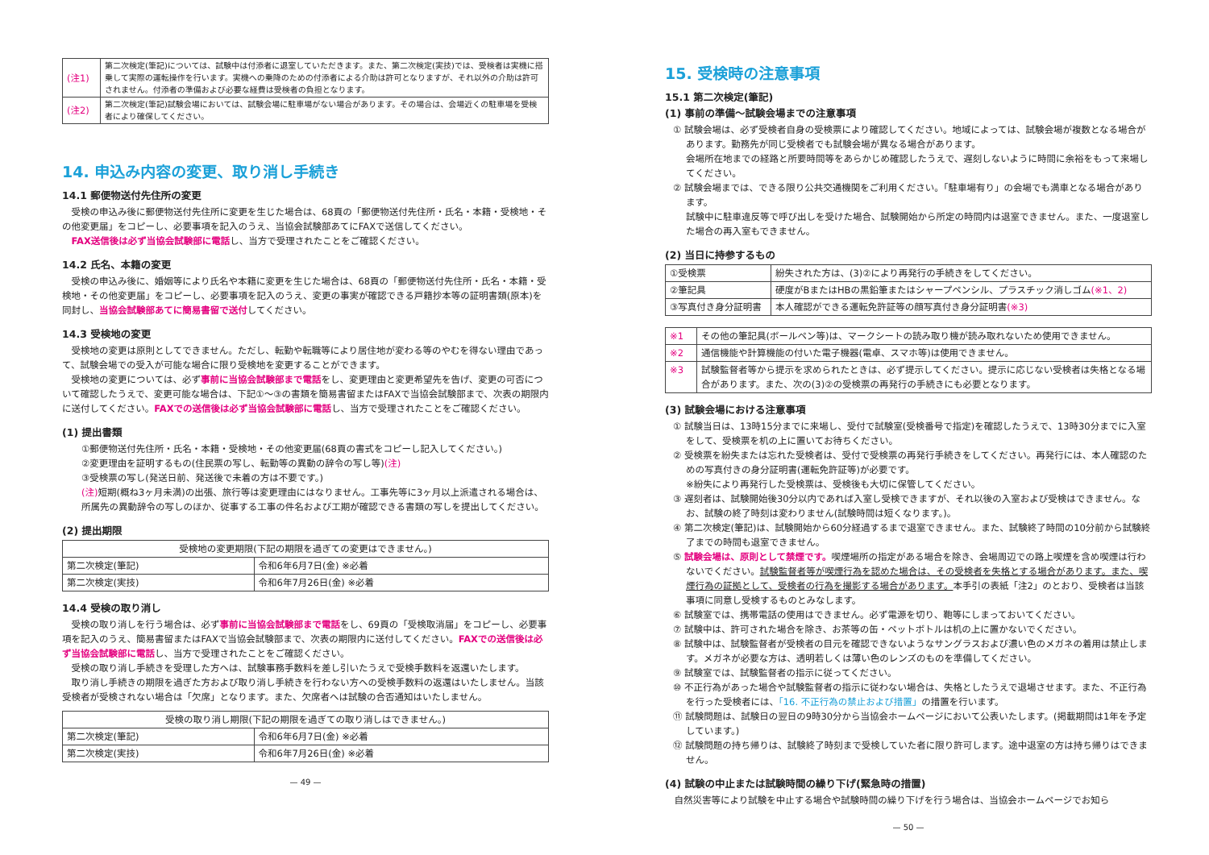| (注1) | 第二次検定(筆記)については、試験中は付添者に退室していただきます。また、第二次検定(実技)では、受検者は実機に搭乗して実際の運転操作を行います。実機への乗降のための付添者による介助は許可となりますが、それ以外の介助は許可されません。付添者の準備および必要な経費は受検者の負担となります。 |
| (注2) | 第二次検定(筆記)試験会場においては、試験会場に駐車場がない場合があります。その場合は、会場近くの駐車場を受検者により確保してください。 |
14. 申込み内容の変更、取り消し手続き
14.1 郵便物送付先住所の変更
受検の申込み後に郵便物送付先住所に変更を生じた場合は、68頁の「郵便物送付先住所・氏名・本籍・受検地・その他変更届」をコピーし、必要事項を記入のうえ、当協会試験部あてにFAXで送信してください。
FAX送信後は必ず当協会試験部に電話し、当方で受理されたことをご確認ください。
14.2 氏名、本籍の変更
受検の申込み後に、婚姻等により氏名や本籍に変更を生じた場合は、68頁の「郵便物送付先住所・氏名・本籍・受検地・その他変更届」をコピーし、必要事項を記入のうえ、変更の事実が確認できる戸籍抄本等の証明書類(原本)を同封し、当協会試験部あてに簡易書留で送付してください。
14.3 受検地の変更
受検地の変更は原則としてできません。ただし、転勤や転職等により居住地が変わる等のやむを得ない理由であって、試験会場での受入が可能な場合に限り受検地を変更することができます。
受検地の変更については、必ず事前に当協会試験部まで電話をし、変更理由と変更希望先を告げ、変更の可否について確認したうえで、変更可能な場合は、下記①〜③の書類を簡易書留またはFAXで当協会試験部まで、次表の期限内に送付してください。FAXでの送信後は必ず当協会試験部に電話し、当方で受理されたことをご確認ください。
(1) 提出書類
①郵便物送付先住所・氏名・本籍・受検地・その他変更届(68頁の書式をコピーし記入してください。)
②変更理由を証明するもの(住民票の写し、転勤等の異動の辞令の写し等)(注)
③受検票の写し(発送日前、発送後で未着の方は不要です。)
(注) 短期(概ね3ヶ月未満)の出張、旅行等は変更理由にはなりません。工事先等に3ヶ月以上派遣される場合は、所属先の異動辞令の写しのほか、従事する工事の件名および工期が確認できる書類の写しを提出してください。
(2) 提出期限
| 受検地の変更期限(下記の期限を過ぎての変更はできません。) | |
| --- | --- |
| 第二次検定(筆記) | 令和6年6月7日(金) ※必着 |
| 第二次検定(実技) | 令和6年7月26日(金) ※必着 |
14.4 受検の取り消し
受検の取り消しを行う場合は、必ず事前に当協会試験部まで電話をし、69頁の「受検取消届」をコピーし、必要事項を記入のうえ、簡易書留またはFAXで当協会試験部まで、次表の期限内に送付してください。FAXでの送信後は必ず当協会試験部に電話し、当方で受理されたことをご確認ください。
受検の取り消し手続きを受理した方へは、試験事務手数料を差し引いたうえで受検手数料を返還いたします。
取り消し手続きの期限を過ぎた方および取り消し手続きを行わない方への受検手数料の返還はいたしません。当該受検者が受検されない場合は「欠席」となります。また、欠席者へは試験の合否通知はいたしません。
| 受検の取り消し期限(下記の期限を過ぎての取り消しはできません。) | |
| --- | --- |
| 第二次検定(筆記) | 令和6年6月7日(金) ※必着 |
| 第二次検定(実技) | 令和6年7月26日(金) ※必着 |
— 49 —
15. 受検時の注意事項
15.1 第二次検定(筆記)
(1) 事前の準備〜試験会場までの注意事項
① 試験会場は、必ず受検者自身の受検票により確認してください。地域によっては、試験会場が複数となる場合があります。勤務先が同じ受検者でも試験会場が異なる場合があります。
会場所在地までの経路と所要時間等をあらかじめ確認したうえで、遅刻しないように時間に余裕をもって来場してください。
② 試験会場までは、できる限り公共交通機関をご利用ください。「駐車場有り」の会場でも満車となる場合があります。
試験中に駐車違反等で呼び出しを受けた場合、試験開始から所定の時間内は退室できません。また、一度退室した場合の再入室もできません。
(2) 当日に持参するもの
| ①受検票 | 紛失された方は、(3)②により再発行の手続きをしてください。 |
| ②筆記具 | 硬度がBまたはHBの黒鉛筆またはシャープペンシル、プラスチック消しゴム (※1、2) |
| ③写真付き身分証明書 | 本人確認ができる運転免許証等の顔写真付き身分証明書 (※3) |
| ※1 | その他の筆記具(ボールペン等)は、マークシートの読み取り機が読み取れないため使用できません。 |
| ※2 | 通信機能や計算機能の付いた電子機器(電卓、スマホ等)は使用できません。 |
| ※3 | 試験監督者等から提示を求められたときは、必ず提示してください。提示に応じない受検者は失格となる場合があります。また、次の(3)②の受検票の再発行の手続きにも必要となります。 |
(3) 試験会場における注意事項
① 試験当日は、13時15分までに来場し、受付で試験室(受検番号で指定)を確認したうえで、13時30分までに入室をして、受検票を机の上に置いてお待ちください。
② 受検票を紛失または忘れた受検者は、受付で受検票の再発行手続きをしてください。再発行には、本人確認のための写真付きの身分証明書(運転免許証等)が必要です。
※紛失により再発行した受検票は、受検後も大切に保管してください。
③ 遅刻者は、試験開始後30分以内であれば入室し受検できますが、それ以後の入室および受検はできません。なお、試験の終了時刻は変わりません(試験時間は短くなります。)。
④ 第二次検定(筆記)は、試験開始から60分経過するまで退室できません。また、試験終了時間の10分前から試験終了までの時間も退室できません。
⑤ 試験会場は、原則として禁煙です。喫煙場所の指定がある場合を除き、会場周辺での路上喫煙を含め喫煙は行わないでください。試験監督者等が喫煙行為を認めた場合は、その受検者を失格とする場合があります。また、喫煙行為の証拠として、受検者の行為を撮影する場合があります。本手引の表紙「注2」のとおり、受検者は当該事項に同意し受検するものとみなします。
⑥ 試験室では、携帯電話の使用はできません。必ず電源を切り、鞄等にしまっておいてください。
⑦ 試験中は、許可された場合を除き、お茶等の缶・ペットボトルは机の上に置かないでください。
⑧ 試験中は、試験監督者が受検者の目元を確認できないようなサングラスおよび濃い色のメガネの着用は禁止します。メガネが必要な方は、透明若しくは薄い色のレンズのものを準備してください。
⑨ 試験室では、試験監督者の指示に従ってください。
⑩ 不正行為があった場合や試験監督者の指示に従わない場合は、失格としたうえで退場させます。また、不正行為を行った受検者には、「16. 不正行為の禁止および措置」の措置を行います。
⑪ 試験問題は、試験日の翌日の9時30分から当協会ホームページにおいて公表いたします。(掲載期間は1年を予定しています。)
⑫ 試験問題の持ち帰りは、試験終了時刻まで受検していた者に限り許可します。途中退室の方は持ち帰りはできません。
(4) 試験の中止または試験時間の繰り下げ(緊急時の措置)
自然災害等により試験を中止する場合や試験時間の繰り下げを行う場合は、当協会ホームページでお知ら
— 50 —